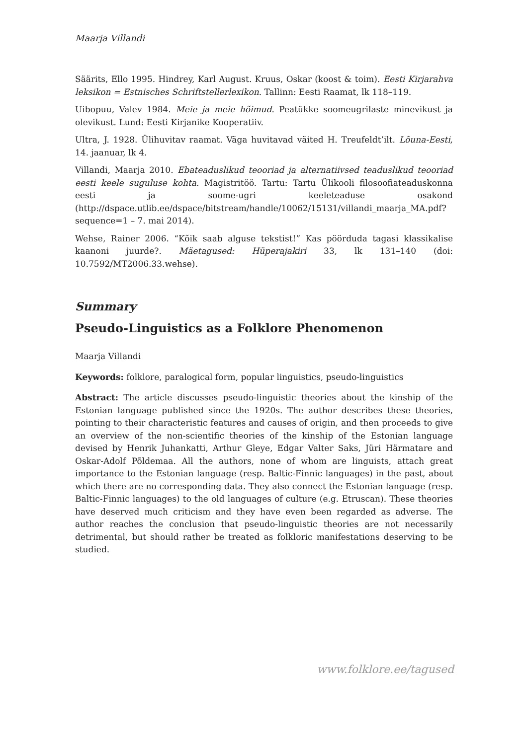Maarja Villandi
Säärits, Ello 1995. Hindrey, Karl August. Kruus, Oskar (koost & toim). Eesti Kirjarahva leksikon = Estnisches Schriftstellerlexikon. Tallinn: Eesti Raamat, lk 118–119.
Uibopuu, Valev 1984. Meie ja meie hõimud. Peatükke soomeugrilaste minevikust ja olevikust. Lund: Eesti Kirjanike Kooperatiiv.
Ultra, J. 1928. Ülihuvitav raamat. Väga huvitavad väited H. Treufeldt’ilt. Lõuna-Eesti, 14. jaanuar, lk 4.
Villandi, Maarja 2010. Ebateaduslikud teooriad ja alternatiivsed teaduslikud teooriad eesti keele suguluse kohta. Magistritöö. Tartu: Tartu Ülikooli filosoofiateaduskonna eesti ja soome-ugri keeleteaduse osakond (http://dspace.utlib.ee/dspace/bitstream/handle/10062/15131/villandi_maarja_MA.pdf?sequence=1 – 7. mai 2014).
Wehse, Rainer 2006. “Kõik saab alguse tekstist!” Kas pöörduda tagasi klassikalise kaanoni juurde?. Mäetagused: Hüperajakiri 33, lk 131–140 (doi: 10.7592/MT2006.33.wehse).
Summary
Pseudo-Linguistics as a Folklore Phenomenon
Maarja Villandi
Keywords: folklore, paralogical form, popular linguistics, pseudo-linguistics
Abstract: The article discusses pseudo-linguistic theories about the kinship of the Estonian language published since the 1920s. The author describes these theories, pointing to their characteristic features and causes of origin, and then proceeds to give an overview of the non-scientific theories of the kinship of the Estonian language devised by Henrik Juhankatti, Arthur Gleye, Edgar Valter Saks, Jüri Härmatare and Oskar-Adolf Põldemaa. All the authors, none of whom are linguists, attach great importance to the Estonian language (resp. Baltic-Finnic languages) in the past, about which there are no corresponding data. They also connect the Estonian language (resp. Baltic-Finnic languages) to the old languages of culture (e.g. Etruscan). These theories have deserved much criticism and they have even been regarded as adverse. The author reaches the conclusion that pseudo-linguistic theories are not necessarily detrimental, but should rather be treated as folkloric manifestations deserving to be studied.
www.folklore.ee/tagused